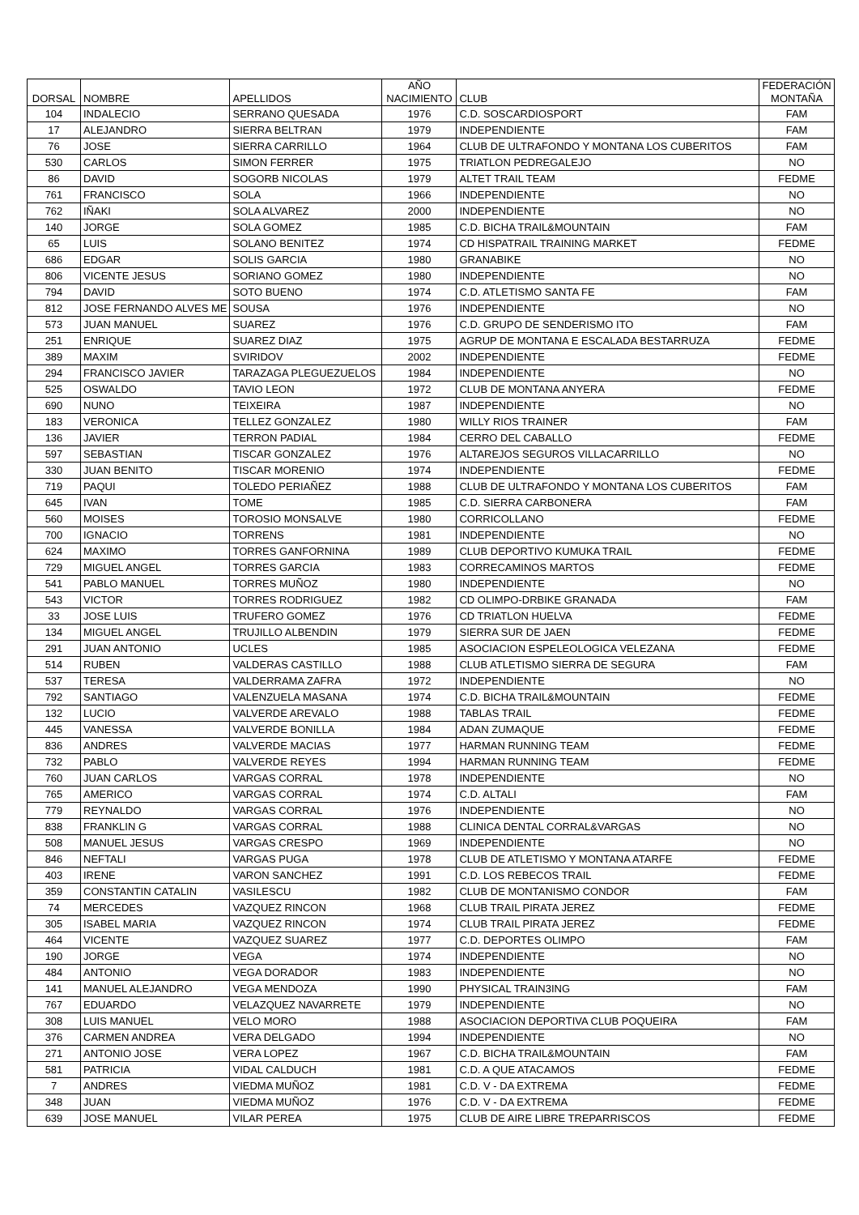| DORSAL | NOMBRE | APELLIDOS | AÑO NACIMIENTO | CLUB | FEDERACIÓN MONTAÑA |
| --- | --- | --- | --- | --- | --- |
| 104 | INDALECIO | SERRANO QUESADA | 1976 | C.D. SOSCARDIOSPORT | FAM |
| 17 | ALEJANDRO | SIERRA BELTRAN | 1979 | INDEPENDIENTE | FAM |
| 76 | JOSE | SIERRA CARRILLO | 1964 | CLUB DE ULTRAFONDO Y MONTANA LOS CUBERITOS | FAM |
| 530 | CARLOS | SIMON FERRER | 1975 | TRIATLON PEDREGALEJO | NO |
| 86 | DAVID | SOGORB NICOLAS | 1979 | ALTET TRAIL TEAM | FEDME |
| 761 | FRANCISCO | SOLA | 1966 | INDEPENDIENTE | NO |
| 762 | IÑAKI | SOLA ALVAREZ | 2000 | INDEPENDIENTE | NO |
| 140 | JORGE | SOLA GOMEZ | 1985 | C.D. BICHA TRAIL&MOUNTAIN | FAM |
| 65 | LUIS | SOLANO BENITEZ | 1974 | CD HISPATRAIL TRAINING MARKET | FEDME |
| 686 | EDGAR | SOLIS GARCIA | 1980 | GRANABIKE | NO |
| 806 | VICENTE JESUS | SORIANO GOMEZ | 1980 | INDEPENDIENTE | NO |
| 794 | DAVID | SOTO BUENO | 1974 | C.D. ATLETISMO SANTA FE | FAM |
| 812 | JOSE FERNANDO ALVES ME | SOUSA | 1976 | INDEPENDIENTE | NO |
| 573 | JUAN MANUEL | SUAREZ | 1976 | C.D. GRUPO DE SENDERISMO ITO | FAM |
| 251 | ENRIQUE | SUAREZ DIAZ | 1975 | AGRUP DE MONTANA E ESCALADA BESTARRUZA | FEDME |
| 389 | MAXIM | SVIRIDOV | 2002 | INDEPENDIENTE | FEDME |
| 294 | FRANCISCO JAVIER | TARAZAGA PLEGUEZUELOS | 1984 | INDEPENDIENTE | NO |
| 525 | OSWALDO | TAVIO LEON | 1972 | CLUB DE MONTANA ANYERA | FEDME |
| 690 | NUNO | TEIXEIRA | 1987 | INDEPENDIENTE | NO |
| 183 | VERONICA | TELLEZ GONZALEZ | 1980 | WILLY RIOS TRAINER | FAM |
| 136 | JAVIER | TERRON PADIAL | 1984 | CERRO DEL CABALLO | FEDME |
| 597 | SEBASTIAN | TISCAR GONZALEZ | 1976 | ALTAREJOS SEGUROS VILLACARRILLO | NO |
| 330 | JUAN BENITO | TISCAR MORENIO | 1974 | INDEPENDIENTE | FEDME |
| 719 | PAQUI | TOLEDO PERIAÑEZ | 1988 | CLUB DE ULTRAFONDO Y MONTANA LOS CUBERITOS | FAM |
| 645 | IVAN | TOME | 1985 | C.D. SIERRA CARBONERA | FAM |
| 560 | MOISES | TOROSIO MONSALVE | 1980 | CORRICOLLANO | FEDME |
| 700 | IGNACIO | TORRENS | 1981 | INDEPENDIENTE | NO |
| 624 | MAXIMO | TORRES GANFORNINA | 1989 | CLUB DEPORTIVO KUMUKA TRAIL | FEDME |
| 729 | MIGUEL ANGEL | TORRES GARCIA | 1983 | CORRECAMINOS MARTOS | FEDME |
| 541 | PABLO MANUEL | TORRES MUÑOZ | 1980 | INDEPENDIENTE | NO |
| 543 | VICTOR | TORRES RODRIGUEZ | 1982 | CD OLIMPO-DRBIKE GRANADA | FAM |
| 33 | JOSE LUIS | TRUFERO GOMEZ | 1976 | CD TRIATLON HUELVA | FEDME |
| 134 | MIGUEL ANGEL | TRUJILLO ALBENDIN | 1979 | SIERRA SUR DE JAEN | FEDME |
| 291 | JUAN ANTONIO | UCLES | 1985 | ASOCIACION ESPELEOLOGICA VELEZANA | FEDME |
| 514 | RUBEN | VALDERAS CASTILLO | 1988 | CLUB ATLETISMO SIERRA DE SEGURA | FAM |
| 537 | TERESA | VALDERRAMA ZAFRA | 1972 | INDEPENDIENTE | NO |
| 792 | SANTIAGO | VALENZUELA MASANA | 1974 | C.D. BICHA TRAIL&MOUNTAIN | FEDME |
| 132 | LUCIO | VALVERDE AREVALO | 1988 | TABLAS TRAIL | FEDME |
| 445 | VANESSA | VALVERDE BONILLA | 1984 | ADAN ZUMAQUE | FEDME |
| 836 | ANDRES | VALVERDE MACIAS | 1977 | HARMAN RUNNING TEAM | FEDME |
| 732 | PABLO | VALVERDE REYES | 1994 | HARMAN RUNNING TEAM | FEDME |
| 760 | JUAN CARLOS | VARGAS CORRAL | 1978 | INDEPENDIENTE | NO |
| 765 | AMERICO | VARGAS CORRAL | 1974 | C.D. ALTALI | FAM |
| 779 | REYNALDO | VARGAS CORRAL | 1976 | INDEPENDIENTE | NO |
| 838 | FRANKLIN G | VARGAS CORRAL | 1988 | CLINICA DENTAL CORRAL&VARGAS | NO |
| 508 | MANUEL JESUS | VARGAS CRESPO | 1969 | INDEPENDIENTE | NO |
| 846 | NEFTALI | VARGAS PUGA | 1978 | CLUB DE ATLETISMO Y MONTANA ATARFE | FEDME |
| 403 | IRENE | VARON SANCHEZ | 1991 | C.D. LOS REBECOS TRAIL | FEDME |
| 359 | CONSTANTIN CATALIN | VASILESCU | 1982 | CLUB DE MONTANISMO CONDOR | FAM |
| 74 | MERCEDES | VAZQUEZ RINCON | 1968 | CLUB TRAIL PIRATA JEREZ | FEDME |
| 305 | ISABEL MARIA | VAZQUEZ RINCON | 1974 | CLUB TRAIL PIRATA JEREZ | FEDME |
| 464 | VICENTE | VAZQUEZ SUAREZ | 1977 | C.D. DEPORTES OLIMPO | FAM |
| 190 | JORGE | VEGA | 1974 | INDEPENDIENTE | NO |
| 484 | ANTONIO | VEGA DORADOR | 1983 | INDEPENDIENTE | NO |
| 141 | MANUEL ALEJANDRO | VEGA MENDOZA | 1990 | PHYSICAL TRAIN3ING | FAM |
| 767 | EDUARDO | VELAZQUEZ NAVARRETE | 1979 | INDEPENDIENTE | NO |
| 308 | LUIS MANUEL | VELO MORO | 1988 | ASOCIACION DEPORTIVA CLUB POQUEIRA | FAM |
| 376 | CARMEN ANDREA | VERA DELGADO | 1994 | INDEPENDIENTE | NO |
| 271 | ANTONIO JOSE | VERA LOPEZ | 1967 | C.D. BICHA TRAIL&MOUNTAIN | FAM |
| 581 | PATRICIA | VIDAL CALDUCH | 1981 | C.D. A QUE ATACAMOS | FEDME |
| 7 | ANDRES | VIEDMA MUÑOZ | 1981 | C.D. V - DA EXTREMA | FEDME |
| 348 | JUAN | VIEDMA MUÑOZ | 1976 | C.D. V - DA EXTREMA | FEDME |
| 639 | JOSE MANUEL | VILAR PEREA | 1975 | CLUB DE AIRE LIBRE TREPARRISCOS | FEDME |